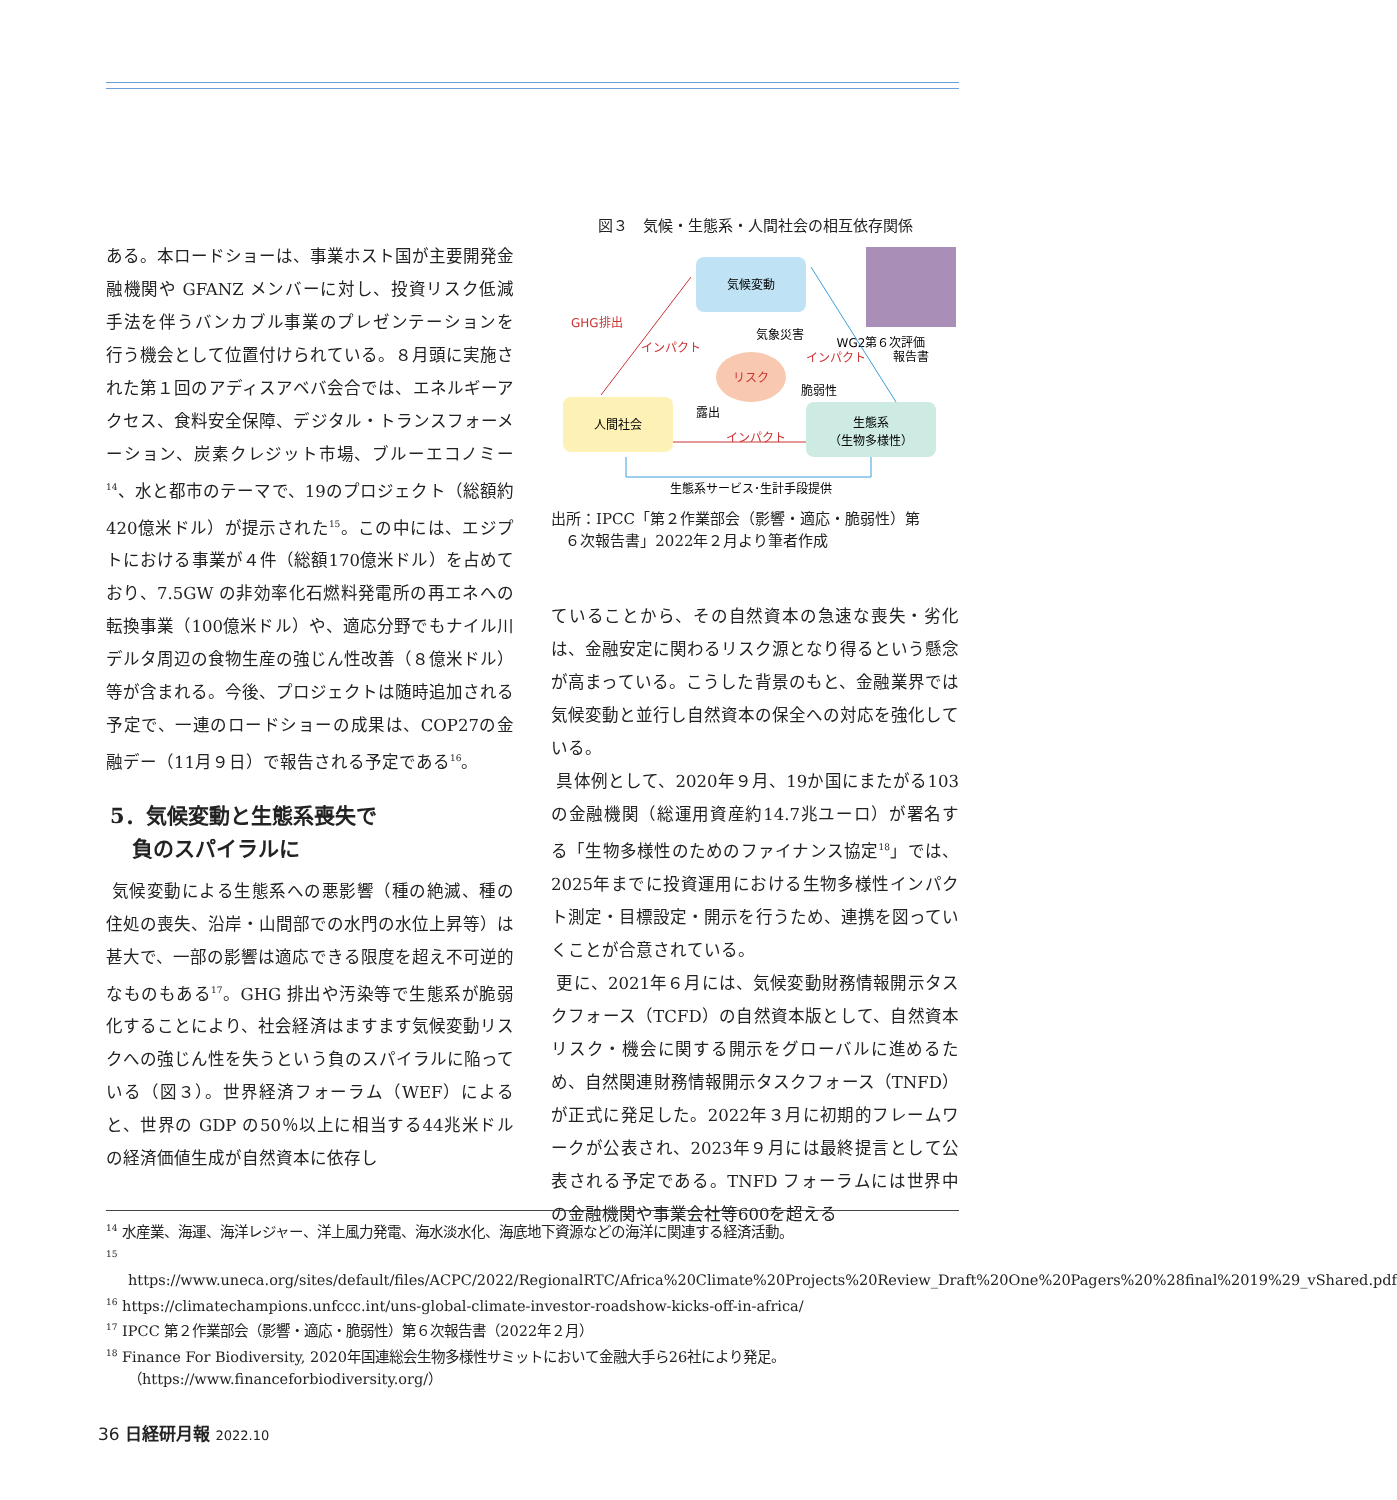ある。本ロードショーは、事業ホスト国が主要開発金融機関や GFANZ メンバーに対し、投資リスク低減手法を伴うバンカブル事業のプレゼンテーションを行う機会として位置付けられている。８月頭に実施された第１回のアディスアベバ会合では、エネルギーアクセス、食料安全保障、デジタル・トランスフォーメーション、炭素クレジット市場、ブルーエコノミー<sup>14</sup>、水と都市のテーマで、19のプロジェクト（総額約420億米ドル）が提示された<sup>15</sup>。この中には、エジプトにおける事業が４件（総額170億米ドル）を占めており、7.5GW の非効率化石燃料発電所の再エネへの転換事業（100億米ドル）や、適応分野でもナイル川デルタ周辺の食物生産の強じん性改善（８億米ドル）等が含まれる。今後、プロジェクトは随時追加される予定で、一連のロードショーの成果は、COP27の金融デー（11月９日）で報告される予定である<sup>16</sup>。
5．気候変動と生態系喪失で
負のスパイラルに
気候変動による生態系への悪影響（種の絶滅、種の住処の喪失、沿岸・山間部での水門の水位上昇等）は甚大で、一部の影響は適応できる限度を超え不可逆的なものもある<sup>17</sup>。GHG 排出や汚染等で生態系が脆弱化することにより、社会経済はますます気候変動リスクへの強じん性を失うという負のスパイラルに陥っている（図３）。世界経済フォーラム（WEF）によると、世界の GDP の50％以上に相当する44兆米ドルの経済価値生成が自然資本に依存し
図３　気候・生態系・人間社会の相互依存関係
気候変動
人間社会
生態系
（生物多様性）
リスク
WG2第６次評価
報告書
GHG排出
インパクト
インパクト
気象災害
脆弱性
露出
インパクト
生態系サービス･生計手段提供
出所：IPCC「第２作業部会（影響・適応・脆弱性）第
６次報告書」2022年２月より筆者作成
ていることから、その自然資本の急速な喪失・劣化は、金融安定に関わるリスク源となり得るという懸念が高まっている。こうした背景のもと、金融業界では気候変動と並行し自然資本の保全への対応を強化している。
具体例として、2020年９月、19か国にまたがる103の金融機関（総運用資産約14.7兆ユーロ）が署名する「生物多様性のためのファイナンス協定<sup>18</sup>」では、2025年までに投資運用における生物多様性インパクト測定・目標設定・開示を行うため、連携を図っていくことが合意されている。
更に、2021年６月には、気候変動財務情報開示タスクフォース（TCFD）の自然資本版として、自然資本リスク・機会に関する開示をグローバルに進めるため、自然関連財務情報開示タスクフォース（TNFD）が正式に発足した。2022年３月に初期的フレームワークが公表され、2023年９月には最終提言として公表される予定である。TNFD フォーラムには世界中の金融機関や事業会社等600を超える
<sup>14</sup> 水産業、海運、海洋レジャー、洋上風力発電、海水淡水化、海底地下資源などの海洋に関連する経済活動。
<sup>15</sup> https://www.uneca.org/sites/default/files/ACPC/2022/RegionalRTC/Africa%20Climate%20Projects%20Review_Draft%20One%20Pagers%20%28final%2019%29_vShared.pdf
<sup>16</sup> https://climatechampions.unfccc.int/uns-global-climate-investor-roadshow-kicks-off-in-africa/
<sup>17</sup> IPCC 第２作業部会（影響・適応・脆弱性）第６次報告書（2022年２月）
<sup>18</sup> Finance For Biodiversity, 2020年国連総会生物多様性サミットにおいて金融大手ら26社により発足。（https://www.financeforbiodiversity.org/）
36 日経研月報 2022.10